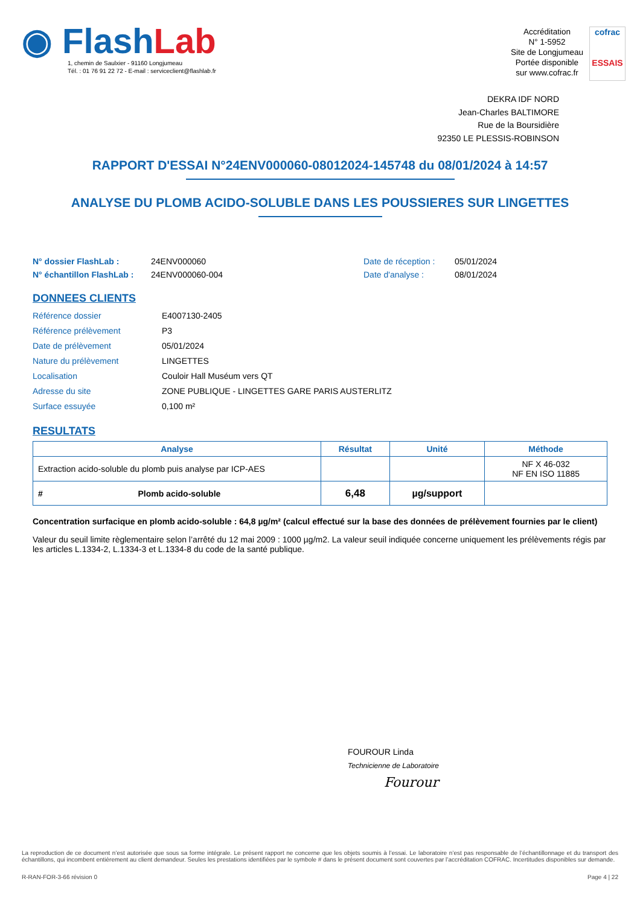◉ FlashLab
1, chemin de Saulxier - 91160 Longjumeau
Tél. : 01 76 91 22 72 - E-mail : serviceclient@flashlab.fr
Accréditation
N° 1-5952
Site de Longjumeau
Portée disponible
sur www.cofrac.fr
cofrac
ESSAIS
DEKRA IDF NORD
Jean-Charles BALTIMORE
Rue de la Boursidière
92350 LE PLESSIS-ROBINSON
RAPPORT D'ESSAI N°24ENV000060-08012024-145748 du 08/01/2024 à 14:57
ANALYSE DU PLOMB ACIDO-SOLUBLE DANS LES POUSSIERES SUR LINGETTES
N° dossier FlashLab : 24ENV000060 Date de réception : 05/01/2024
N° échantillon FlashLab : 24ENV000060-004 Date d'analyse : 08/01/2024
DONNEES CLIENTS
Référence dossier E4007130-2405
Référence prélèvement P3
Date de prélèvement 05/01/2024
Nature du prélèvement LINGETTES
Localisation Couloir Hall Muséum vers QT
Adresse du site ZONE PUBLIQUE - LINGETTES GARE PARIS AUSTERLITZ
Surface essuyée 0,100 m²
RESULTATS
| Analyse | Résultat | Unité | Méthode |
| --- | --- | --- | --- |
| Extraction acido-soluble du plomb puis analyse par ICP-AES | | | NF X 46-032 NF EN ISO 11885 |
| # Plomb acido-soluble | 6,48 | µg/support | |
Concentration surfacique en plomb acido-soluble : 64,8 µg/m² (calcul effectué sur la base des données de prélèvement fournies par le client)
Valeur du seuil limite règlementaire selon l’arrêté du 12 mai 2009 : 1000 µg/m2. La valeur seuil indiquée concerne uniquement les prélèvements régis par les articles L.1334-2, L.1334-3 et L.1334-8 du code de la santé publique.
FOUROUR Linda
Technicienne de Laboratoire
Fourour
La reproduction de ce document n’est autorisée que sous sa forme intégrale. Le présent rapport ne concerne que les objets soumis à l’essai. Le laboratoire n’est pas responsable de l’échantillonnage et du transport des échantillons, qui incombent entièrement au client demandeur. Seules les prestations identifiées par le symbole # dans le présent document sont couvertes par l’accréditation COFRAC. Incertitudes disponibles sur demande.
R-RAN-FOR-3-66 révision 0 Page 4 | 22